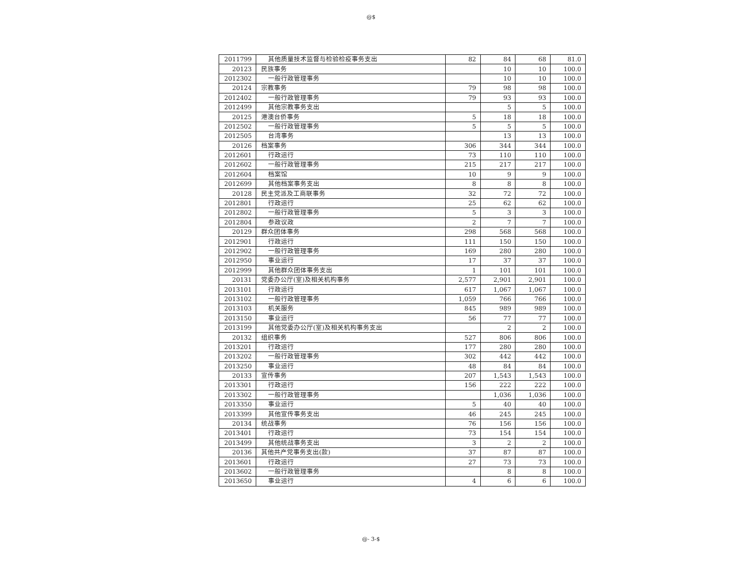@$
| 2011799 | 其他质量技术监督与检验检疫事务支出 | 82 | 84 | 68 | 81.0 |
| 20123 | 民族事务 | | 10 | 10 | 100.0 |
| 2012302 | 一般行政管理事务 | | 10 | 10 | 100.0 |
| 20124 | 宗教事务 | 79 | 98 | 98 | 100.0 |
| 2012402 | 一般行政管理事务 | 79 | 93 | 93 | 100.0 |
| 2012499 | 其他宗教事务支出 | | 5 | 5 | 100.0 |
| 20125 | 港澳台侨事务 | 5 | 18 | 18 | 100.0 |
| 2012502 | 一般行政管理事务 | 5 | 5 | 5 | 100.0 |
| 2012505 | 台湾事务 | | 13 | 13 | 100.0 |
| 20126 | 档案事务 | 306 | 344 | 344 | 100.0 |
| 2012601 | 行政运行 | 73 | 110 | 110 | 100.0 |
| 2012602 | 一般行政管理事务 | 215 | 217 | 217 | 100.0 |
| 2012604 | 档案馆 | 10 | 9 | 9 | 100.0 |
| 2012699 | 其他档案事务支出 | 8 | 8 | 8 | 100.0 |
| 20128 | 民主党派及工商联事务 | 32 | 72 | 72 | 100.0 |
| 2012801 | 行政运行 | 25 | 62 | 62 | 100.0 |
| 2012802 | 一般行政管理事务 | 5 | 3 | 3 | 100.0 |
| 2012804 | 参政议政 | 2 | 7 | 7 | 100.0 |
| 20129 | 群众团体事务 | 298 | 568 | 568 | 100.0 |
| 2012901 | 行政运行 | 111 | 150 | 150 | 100.0 |
| 2012902 | 一般行政管理事务 | 169 | 280 | 280 | 100.0 |
| 2012950 | 事业运行 | 17 | 37 | 37 | 100.0 |
| 2012999 | 其他群众团体事务支出 | 1 | 101 | 101 | 100.0 |
| 20131 | 党委办公厅(室)及相关机构事务 | 2,577 | 2,901 | 2,901 | 100.0 |
| 2013101 | 行政运行 | 617 | 1,067 | 1,067 | 100.0 |
| 2013102 | 一般行政管理事务 | 1,059 | 766 | 766 | 100.0 |
| 2013103 | 机关服务 | 845 | 989 | 989 | 100.0 |
| 2013150 | 事业运行 | 56 | 77 | 77 | 100.0 |
| 2013199 | 其他党委办公厅(室)及相关机构事务支出 | | 2 | 2 | 100.0 |
| 20132 | 组织事务 | 527 | 806 | 806 | 100.0 |
| 2013201 | 行政运行 | 177 | 280 | 280 | 100.0 |
| 2013202 | 一般行政管理事务 | 302 | 442 | 442 | 100.0 |
| 2013250 | 事业运行 | 48 | 84 | 84 | 100.0 |
| 20133 | 宣传事务 | 207 | 1,543 | 1,543 | 100.0 |
| 2013301 | 行政运行 | 156 | 222 | 222 | 100.0 |
| 2013302 | 一般行政管理事务 | | 1,036 | 1,036 | 100.0 |
| 2013350 | 事业运行 | 5 | 40 | 40 | 100.0 |
| 2013399 | 其他宣传事务支出 | 46 | 245 | 245 | 100.0 |
| 20134 | 统战事务 | 76 | 156 | 156 | 100.0 |
| 2013401 | 行政运行 | 73 | 154 | 154 | 100.0 |
| 2013499 | 其他统战事务支出 | 3 | 2 | 2 | 100.0 |
| 20136 | 其他共产党事务支出(款) | 37 | 87 | 87 | 100.0 |
| 2013601 | 行政运行 | 27 | 73 | 73 | 100.0 |
| 2013602 | 一般行政管理事务 | | 8 | 8 | 100.0 |
| 2013650 | 事业运行 | 4 | 6 | 6 | 100.0 |
@- 3-$